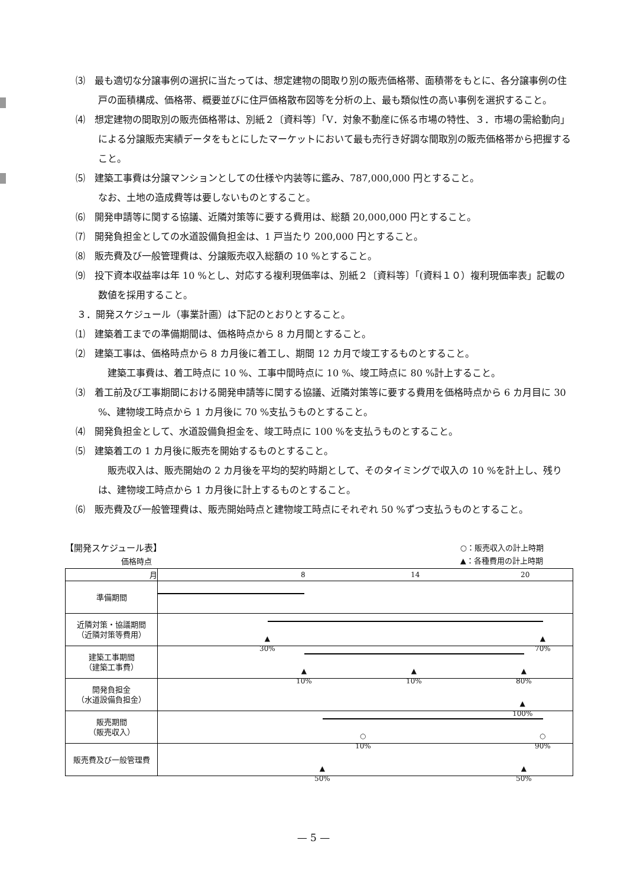⑶　最も適切な分譲事例の選択に当たっては、想定建物の間取り別の販売価格帯、面積帯をもとに、各分譲事例の住戸の面積構成、価格帯、概要並びに住戸価格散布図等を分析の上、最も類似性の高い事例を選択すること。
⑷　想定建物の間取別の販売価格帯は、別紙２〔資料等〕「Ⅴ．対象不動産に係る市場の特性、３．市場の需給動向」による分譲販売実績データをもとにしたマーケットにおいて最も売行き好調な間取別の販売価格帯から把握すること。
⑸　建築工事費は分譲マンションとしての仕様や内装等に鑑み、787,000,000 円とすること。
なお、土地の造成費等は要しないものとすること。
⑹　開発申請等に関する協議、近隣対策等に要する費用は、総額 20,000,000 円とすること。
⑺　開発負担金としての水道設備負担金は、1 戸当たり 200,000 円とすること。
⑻　販売費及び一般管理費は、分譲販売収入総額の 10 %とすること。
⑼　投下資本収益率は年 10 %とし、対応する複利現価率は、別紙２〔資料等〕「(資料１０）複利現価率表」記載の数値を採用すること。
３．開発スケジュール（事業計画）は下記のとおりとすること。
⑴　建築着工までの準備期間は、価格時点から 8 カ月間とすること。
⑵　建築工事は、価格時点から 8 カ月後に着工し、期間 12 カ月で竣工するものとすること。
　建築工事費は、着工時点に 10 %、工事中間時点に 10 %、竣工時点に 80 %計上すること。
⑶　着工前及び工事期間における開発申請等に関する協議、近隣対策等に要する費用を価格時点から 6 カ月目に 30 %、建物竣工時点から 1 カ月後に 70 %支払うものとすること。
⑷　開発負担金として、水道設備負担金を、竣工時点に 100 %を支払うものとすること。
⑸　建築着工の 1 カ月後に販売を開始するものとすること。
　販売収入は、販売開始の 2 カ月後を平均的契約時期として、そのタイミングで収入の 10 %を計上し、残りは、建物竣工時点から 1 カ月後に計上するものとすること。
⑹　販売費及び一般管理費は、販売開始時点と建物竣工時点にそれぞれ 50 %ずつ支払うものとすること。
【開発スケジュール表】
価格時点 ○：販売収入の計上時期
▲：各種費用の計上時期
| 月 | 8 14 20 |
| 準備期間 | |
| 近隣対策・協議期間 （近隣対策等費用） | ▲ 30% ▲ 70% |
| 建築工事期間 （建築工事費） | ▲ 10% ▲ 10% ▲ 80% |
| 開発負担金 （水道設備負担金） | ▲ 100% |
| 販売期間 （販売収入） | ○ 10% ○ 90% |
| 販売費及び一般管理費 | ▲ 50% ▲ 50% |
— 5 —